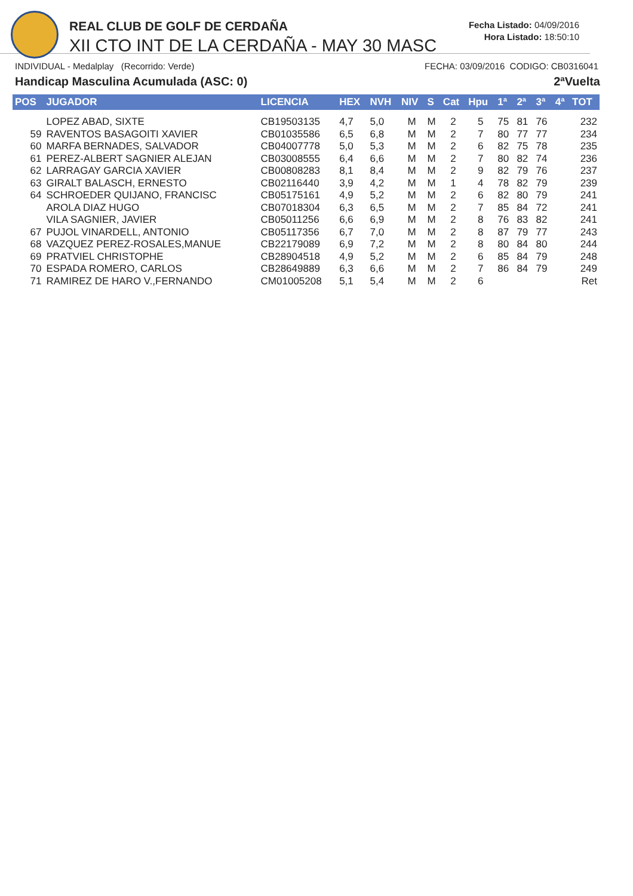REAL CLUB DE GOLF DE CERDAÑA
XII CTO INT DE LA CERDAÑA - MAY 30 MASC
Fecha Listado: 04/09/2016
Hora Listado: 18:50:10
INDIVIDUAL - Medalplay (Recorrido: Verde) FECHA: 03/09/2016 CODIGO: CB0316041
Handicap Masculina Acumulada (ASC: 0) 2ªVuelta
| POS | JUGADOR | LICENCIA | HEX | NVH | NIV | S | Cat | Hpu | 1ª | 2ª | 3ª | 4ª | TOT |
| --- | --- | --- | --- | --- | --- | --- | --- | --- | --- | --- | --- | --- | --- |
| | LOPEZ ABAD, SIXTE | CB19503135 | 4,7 | 5,0 | M | M | 2 | 5 | 75 | 81 | 76 | | 232 |
| 59 | RAVENTOS BASAGOITI XAVIER | CB01035586 | 6,5 | 6,8 | M | M | 2 | 7 | 80 | 77 | 77 | | 234 |
| 60 | MARFA BERNADES, SALVADOR | CB04007778 | 5,0 | 5,3 | M | M | 2 | 6 | 82 | 75 | 78 | | 235 |
| 61 | PEREZ-ALBERT SAGNIER ALEJAN | CB03008555 | 6,4 | 6,6 | M | M | 2 | 7 | 80 | 82 | 74 | | 236 |
| 62 | LARRAGAY GARCIA XAVIER | CB00808283 | 8,1 | 8,4 | M | M | 2 | 9 | 82 | 79 | 76 | | 237 |
| 63 | GIRALT BALASCH, ERNESTO | CB02116440 | 3,9 | 4,2 | M | M | 1 | 4 | 78 | 82 | 79 | | 239 |
| 64 | SCHROEDER QUIJANO, FRANCISC | CB05175161 | 4,9 | 5,2 | M | M | 2 | 6 | 82 | 80 | 79 | | 241 |
| | AROLA DIAZ HUGO | CB07018304 | 6,3 | 6,5 | M | M | 2 | 7 | 85 | 84 | 72 | | 241 |
| | VILA SAGNIER, JAVIER | CB05011256 | 6,6 | 6,9 | M | M | 2 | 8 | 76 | 83 | 82 | | 241 |
| 67 | PUJOL VINARDELL, ANTONIO | CB05117356 | 6,7 | 7,0 | M | M | 2 | 8 | 87 | 79 | 77 | | 243 |
| 68 | VAZQUEZ PEREZ-ROSALES,MANUE | CB22179089 | 6,9 | 7,2 | M | M | 2 | 8 | 80 | 84 | 80 | | 244 |
| 69 | PRATVIEL CHRISTOPHE | CB28904518 | 4,9 | 5,2 | M | M | 2 | 6 | 85 | 84 | 79 | | 248 |
| 70 | ESPADA ROMERO, CARLOS | CB28649889 | 6,3 | 6,6 | M | M | 2 | 7 | 86 | 84 | 79 | | 249 |
| 71 | RAMIREZ DE HARO V.,FERNANDO | CM01005208 | 5,1 | 5,4 | M | M | 2 | 6 | | | | | Ret |